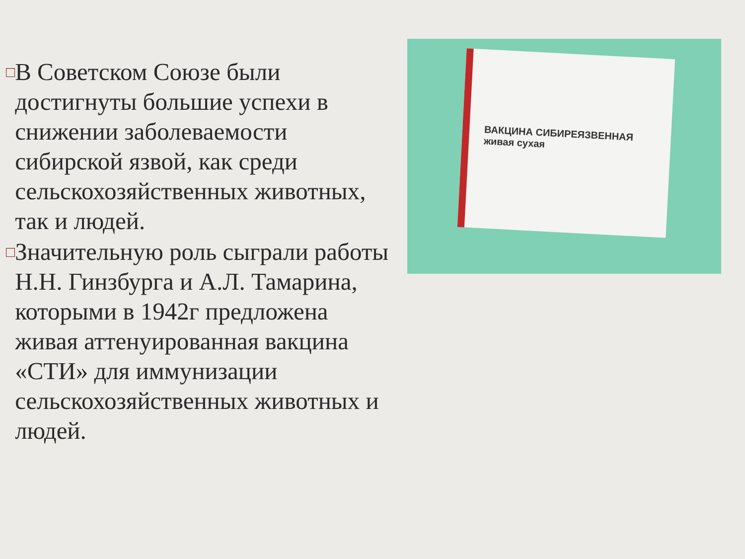□
В Советском Союзе были достигнуты большие успехи в снижении заболеваемости сибирской язвой, как среди сельскохозяйственных животных, так и людей.
□
Значительную роль сыграли работы Н.Н. Гинзбурга и А.Л. Тамарина, которыми в 1942г предложена живая аттенуированная вакцина «СТИ» для иммунизации сельскохозяйственных животных и людей.
ВАКЦИНА СИБИРЕЯЗВЕННАЯ
живая сухая